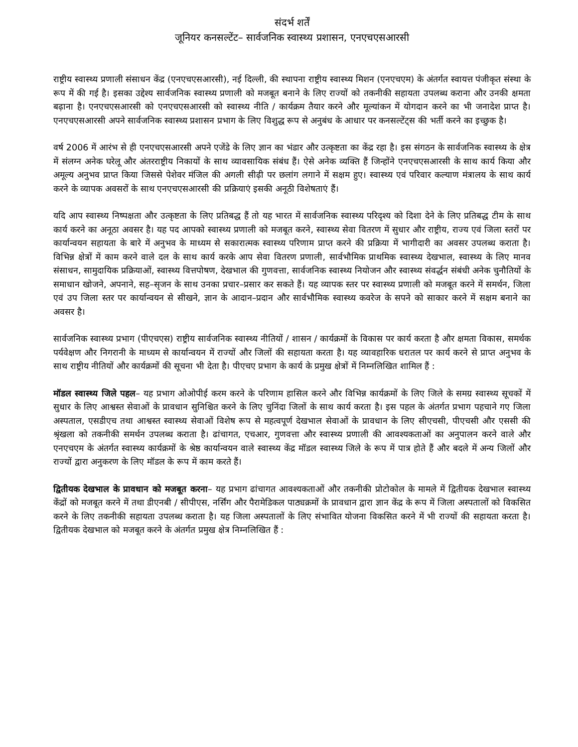संदर्भ शर्तें
जूनियर कनसल्टेंट– सार्वजनिक स्वास्थ्य प्रशासन, एनएचएसआरसी
राष्ट्रीय स्वास्थ्य प्रणाली संसाधन केंद्र (एनएचएसआरसी), नई दिल्ली, की स्थापना राष्ट्रीय स्वास्थ्य मिशन (एनएचएम) के अंतर्गत स्वायत्त पंजीकृत संस्था के रूप में की गई है। इसका उद्देश्य सार्वजनिक स्वास्थ्य प्रणाली को मजबूत बनाने के लिए राज्यों को तकनीकी सहायता उपलब्ध कराना और उनकी क्षमता बढ़ाना है। एनएचएसआरसी को एनएचएसआरसी को स्वास्थ्य नीति / कार्यक्रम तैयार करने और मूल्यांकन में योगदान करने का भी जनादेश प्राप्त है। एनएचएसआरसी अपने सार्वजनिक स्वास्थ्य प्रशासन प्रभाग के लिए विशुद्ध रूप से अनुबंध के आधार पर कनसल्टेंट्स की भर्ती करने का इच्छुक है।
वर्ष 2006 में आरंभ से ही एनएचएसआरसी अपने एजेंडे के लिए ज्ञान का भंडार और उत्कृष्टता का केंद्र रहा है। इस संगठन के सार्वजनिक स्वास्थ्य के क्षेत्र में संलग्न अनेक घरेलू और अंतरराष्ट्रीय निकायों के साथ व्यावसायिक संबंध हैं। ऐसे अनेक व्यक्ति हैं जिन्होंने एनएचएसआरसी के साथ कार्य किया और अमूल्य अनुभव प्राप्त किया जिससे पेशेवर मंजिल की अगली सीढ़ी पर छलांग लगाने में सक्षम हुए। स्वास्थ्य एवं परिवार कल्याण मंत्रालय के साथ कार्य करने के व्यापक अवसरों के साथ एनएचएसआरसी की प्रक्रियाएं इसकी अनूठी विशेषताएं हैं।
यदि आप स्वास्थ्य निष्पक्षता और उत्कृष्टता के लिए प्रतिबद्ध हैं तो यह भारत में सार्वजनिक स्वास्थ्य परिदृश्य को दिशा देने के लिए प्रतिबद्ध टीम के साथ कार्य करने का अनूठा अवसर है। यह पद आपको स्वास्थ्य प्रणाली को मजबूत करने, स्वास्थ्य सेवा वितरण में सुधार और राष्ट्रीय, राज्य एवं जिला स्तरों पर कार्यान्वयन सहायता के बारे में अनुभव के माध्यम से सकारात्मक स्वास्थ्य परिणाम प्राप्त करने की प्रक्रिया में भागीदारी का अवसर उपलब्ध कराता है। विभिन्न क्षेत्रों में काम करने वाले दल के साथ कार्य करके आप सेवा वितरण प्रणाली, सार्वभौमिक प्राथमिक स्वास्थ्य देखभाल, स्वास्थ्य के लिए मानव संसाधन, सामुदायिक प्रक्रियाओं, स्वास्थ्य वित्तपोषण, देखभाल की गुणवत्ता, सार्वजनिक स्वास्थ्य नियोजन और स्वास्थ्य संवर्द्धन संबंधी अनेक चुनौतियों के समाधान खोजने, अपनाने, सह–सृजन के साथ उनका प्रचार–प्रसार कर सकते हैं। यह व्यापक स्तर पर स्वास्थ्य प्रणाली को मजबूत करने में समर्थन, जिला एवं उप जिला स्तर पर कार्यान्वयन से सीखने, ज्ञान के आदान–प्रदान और सार्वभौमिक स्वास्थ्य कवरेज के सपने को साकार करने में सक्षम बनाने का अवसर है।
सार्वजनिक स्वास्थ्य प्रभाग (पीएचएस) राष्ट्रीय सार्वजनिक स्वास्थ्य नीतियों / शासन / कार्यक्रमों के विकास पर कार्य करता है और क्षमता विकास, समर्थक पर्यवेक्षण और निगरानी के माध्यम से कार्यान्वयन में राज्यों और जिलों की सहायता करता है। यह व्यावहारिक धरातल पर कार्य करने से प्राप्त अनुभव के साथ राष्ट्रीय नीतियों और कार्यक्रमों की सूचना भी देता है। पीएचए प्रभाग के कार्य के प्रमुख क्षेत्रों में निम्नलिखित शामिल हैं :
मॉडल स्वास्थ्य जिले पहल– यह प्रभाग ओओपीई करम करने के परिणाम हासिल करने और विभिन्न कार्यक्रमों के लिए जिले के समग्र स्वास्थ्य सूचकों में सुधार के लिए आश्वस्त सेवाओं के प्रावधान सुनिश्चित करने के लिए चुनिंदा जिलों के साथ कार्य करता है। इस पहल के अंतर्गत प्रभाग पहचाने गए जिला अस्पताल, एसडीएच तथा आश्वस्त स्वास्थ्य सेवाओं विशेष रूप से महत्वपूर्ण देखभाल सेवाओं के प्रावधान के लिए सीएचसी, पीएचसी और एससी की श्रृंखला को तकनीकी समर्थन उपलब्ध कराता है। ढांचागत, एचआर, गुणवत्ता और स्वास्थ्य प्रणाली की आवश्यकताओं का अनुपालन करने वाले और एनएचएम के अंतर्गत स्वास्थ्य कार्यक्रमों के श्रेष्ठ कार्यान्वयन वाले स्वास्थ्य केंद्र मॉडल स्वास्थ्य जिले के रूप में पात्र होते हैं और बदले में अन्य जिलों और राज्यों द्वारा अनुकरण के लिए मॉडल के रूप में काम करते हैं।
द्वितीयक देखभाल के प्रावधान को मजबूत करना– यह प्रभाग ढांचागत आवश्यकताओं और तकनीकी प्रोटोकोल के मामले में द्वितीयक देखभाल स्वास्थ्य केंद्रों को मजबूत करने में तथा डीएनबी / सीपीएस, नर्सिंग और पैरामेडिकल पाठ्यक्रमों के प्रावधान द्वारा ज्ञान केंद्र के रूप में जिला अस्पतालों को विकसित करने के लिए तकनीकी सहायता उपलब्ध कराता है। यह जिला अस्पतालों के लिए संभावित योजना विकसित करने में भी राज्यों की सहायता करता है। द्वितीयक देखभाल को मजबूत करने के अंतर्गत प्रमुख क्षेत्र निम्नलिखित हैं :